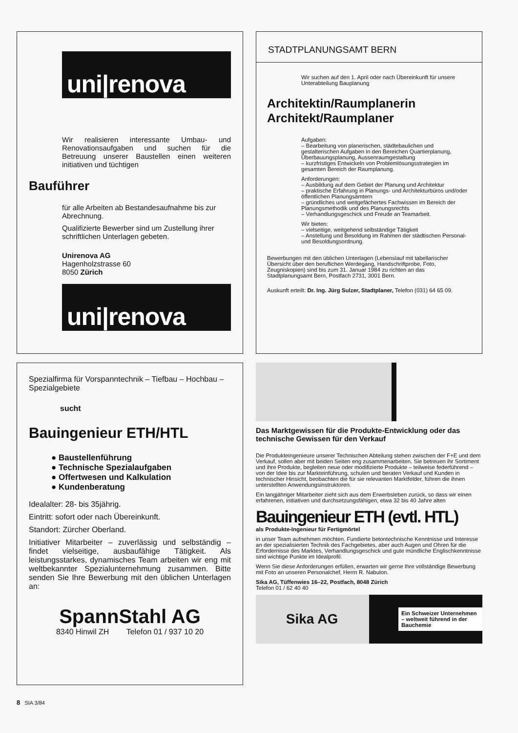uni|renova
Wir realisieren interessante Umbau- und Renovationsaufgaben und suchen für die Betreuung unserer Baustellen einen weiteren initiativen und tüchtigen
Bauführer
für alle Arbeiten ab Bestandesaufnahme bis zur Abrechnung.
Qualifizierte Bewerber sind um Zustellung ihrer schriftlichen Unterlagen gebeten.
Unirenova AG
Hagenholzstrasse 60
8050 Zürich
uni|renova
STADTPLANUNGSAMT BERN
Wir suchen auf den 1. April oder nach Übereinkunft für unsere Unterabteilung Bauplanung
Architektin/Raumplanerin
Architekt/Raumplaner
Aufgaben:
– Bearbeitung von planerischen, städtebaulichen und gestalterischen Aufgaben in den Bereichen Quartierplanung, Überbauungsplanung, Aussenraumgestaltung
– kurzfristiges Entwickeln von Problemlösungsstrategien im gesamten Bereich der Raumplanung.
Anforderungen:
– Ausbildung auf dem Gebiet der Planung und Architektur
– praktische Erfahrung in Planungs- und Architekturbüros und/oder öffentlichen Planungsämtern
– gründliches und weitgefächertes Fachwissen im Bereich der Planungsmethodik und des Planungsrechts
– Verhandlungsgeschick und Freude an Teamarbeit.
Wir bieten:
– vielseitige, weitgehend selbständige Tätigkeit
– Anstellung und Besoldung im Rahmen der städtischen Personal- und Besoldungsordnung.
Bewerbungen mit den üblichen Unterlagen (Lebenslauf mit tabellarischer Übersicht über den beruflichen Werdegang, Handschriftprobe, Foto, Zeugniskopien) sind bis zum 31. Januar 1984 zu richten an das Stadtplanungsamt Bern, Postfach 2731, 3001 Bern.
Auskunft erteilt: Dr. Ing. Jürg Sulzer, Stadtplaner, Telefon (031) 64 65 09.
Spezialfirma für Vorspanntechnik – Tiefbau – Hochbau – Spezialgebiete
sucht
Bauingenieur ETH/HTL
● Baustellenführung
● Technische Spezialaufgaben
● Offertwesen und Kalkulation
● Kundenberatung
Idealalter: 28- bis 35jährig.
Eintritt: sofort oder nach Übereinkunft.
Standort: Zürcher Oberland.
Initiativer Mitarbeiter – zuverlässig und selbständig – findet vielseitige, ausbaufähige Tätigkeit. Als leistungsstarkes, dynamisches Team arbeiten wir eng mit weltbekannter Spezialunternehmung zusammen. Bitte senden Sie Ihre Bewerbung mit den üblichen Unterlagen an:
SpannStahl AG
8340 Hinwil ZH Telefon 01 / 937 10 20
Das Marktgewissen für die Produkte-Entwicklung oder das technische Gewissen für den Verkauf
Die Produkteingenieure unserer Technischen Abteilung stehen zwischen der F+E und dem Verkauf, sollen aber mit beiden Seiten eng zusammenarbeiten. Sie betreuen ihr Sortiment und ihre Produkte, begleiten neue oder modifizierte Produkte – teilweise federführend – von der Idee bis zur Markteinführung, schulen und beraten Verkauf und Kunden in technischer Hinsicht, beobachten die für sie relevanten Marktfelder, führen die ihnen unterstellten Anwendungsinstruktoren.
Ein langjähriger Mitarbeiter zieht sich aus dem Erwerbsleben zurück, so dass wir einen erfahrenen, initiativen und durchsetzungsfähigen, etwa 32 bis 40 Jahre alten
Bauingenieur ETH (evtl. HTL)
als Produkte-Ingenieur für Fertigmörtel
in unser Team aufnehmen möchten. Fundierte betontechnische Kenntnisse und Interesse an der spezialisierten Technik des Fachgebietes, aber auch Augen und Ohren für die Erfordernisse des Marktes, Verhandlungsgeschick und gute mündliche Englischkenntnisse sind wichtige Punkte im Idealprofil.
Wenn Sie diese Anforderungen erfüllen, erwarten wir gerne Ihre vollständige Bewerbung mit Foto an unseren Personalchef, Herrn R. Nabulon.
Sika AG, Tüffenwies 16–22, Postfach, 8048 Zürich
Telefon 01 / 62 40 40
Sika AG
Ein Schweizer Unternehmen – weltweit führend in der Bauchemie
8 SIA 3/84